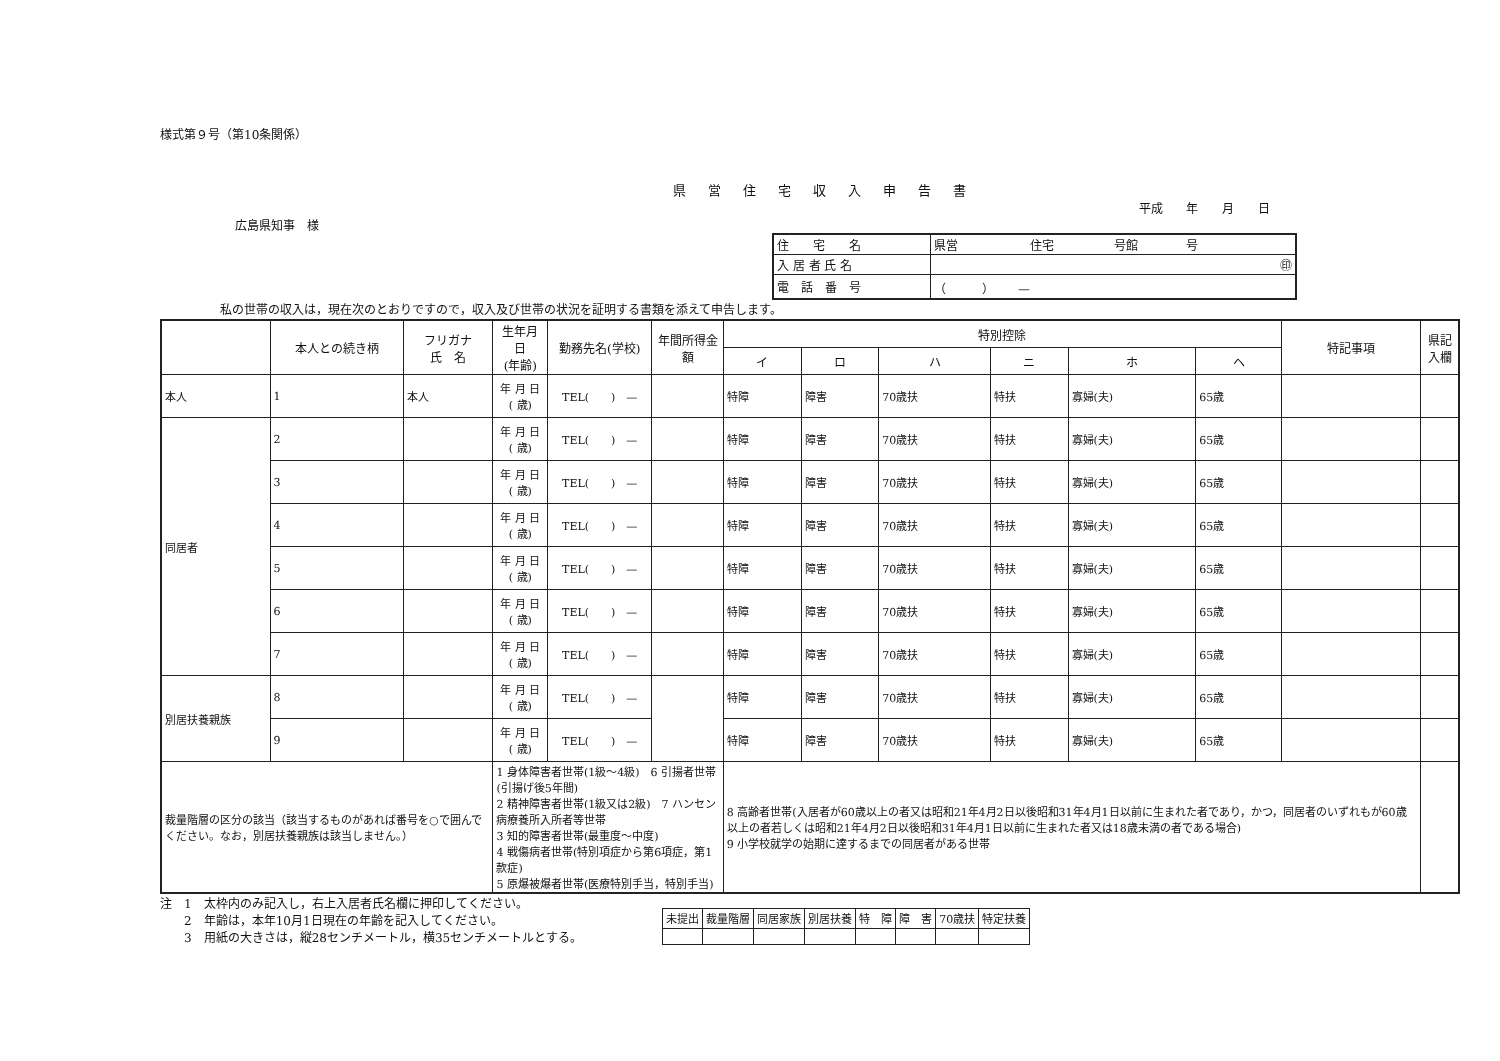様式第９号（第10条関係）
県営住宅収入申告書
平成 年 月 日
広島県知事　様
| 住 宅 名 | 県営 住宅 号館 号 |
| 入 居 者 氏 名 | ㊞ |
| 電 話 番 号 | （ ） — |
私の世帯の収入は，現在次のとおりですので，収入及び世帯の状況を証明する書類を添えて申告します。
| | 本人との続き柄 | フリガナ 氏 名 | 生年月日 (年齢) | 勤務先名(学校) | 年間所得金額 | 特別控除 | | | | | | 特記事項 | 県記入欄 |
| --- | --- | --- | --- | --- | --- | --- | --- | --- | --- | --- | --- | --- | --- |
| | | | | | | イ | ロ | ハ | ニ | ホ | ヘ | | |
| 本人 | 1 | 本人 | 年 月 日 ( 歳) | TEL( ) — | | 特障 | 障害 | 70歳扶 | 特扶 | 寡婦(夫) | 65歳 | | |
| 同居者 | 2 | | 年 月 日 ( 歳) | TEL( ) — | | 特障 | 障害 | 70歳扶 | 特扶 | 寡婦(夫) | 65歳 | | |
| | 3 | | 年 月 日 ( 歳) | TEL( ) — | | 特障 | 障害 | 70歳扶 | 特扶 | 寡婦(夫) | 65歳 | | |
| | 4 | | 年 月 日 ( 歳) | TEL( ) — | | 特障 | 障害 | 70歳扶 | 特扶 | 寡婦(夫) | 65歳 | | |
| | 5 | | 年 月 日 ( 歳) | TEL( ) — | | 特障 | 障害 | 70歳扶 | 特扶 | 寡婦(夫) | 65歳 | | |
| | 6 | | 年 月 日 ( 歳) | TEL( ) — | | 特障 | 障害 | 70歳扶 | 特扶 | 寡婦(夫) | 65歳 | | |
| | 7 | | 年 月 日 ( 歳) | TEL( ) — | | 特障 | 障害 | 70歳扶 | 特扶 | 寡婦(夫) | 65歳 | | |
| 別居扶養親族 | 8 | | 年 月 日 ( 歳) | TEL( ) — | | 特障 | 障害 | 70歳扶 | 特扶 | 寡婦(夫) | 65歳 | | |
| | 9 | | 年 月 日 ( 歳) | TEL( ) — | | 特障 | 障害 | 70歳扶 | 特扶 | 寡婦(夫) | 65歳 | | |
| 裁量階層の区分の該当（該当するものがあれば番号を○で囲んでください。なお，別居扶養親族は該当しません。） | | | 1 身体障害者世帯(1級～4級) 6 引揚者世帯(引揚げ後5年間) 2 精神障害者世帯(1級又は2級) 7 ハンセン病療養所入所者等世帯 3 知的障害者世帯(最重度～中度) 4 戦傷病者世帯(特別項症から第6項症，第1款症) 5 原爆被爆者世帯(医療特別手当，特別手当) | | | 8 高齢者世帯(入居者が60歳以上の者又は昭和21年4月2日以後昭和31年4月1日以前に生まれた者であり，かつ，同居者のいずれもが60歳以上の者若しくは昭和21年4月2日以後昭和31年4月1日以前に生まれた者又は18歳未満の者である場合) 9 小学校就学の始期に達するまでの同居者がある世帯 | | | | | | | |
注　1　太枠内のみ記入し，右上入居者氏名欄に押印してください。
　　2　年齢は，本年10月1日現在の年齢を記入してください。
　　3　用紙の大きさは，縦28センチメートル，横35センチメートルとする。
| 未提出 | 裁量階層 | 同居家族 | 別居扶養 | 特 障 | 障 害 | 70歳扶 | 特定扶養 |